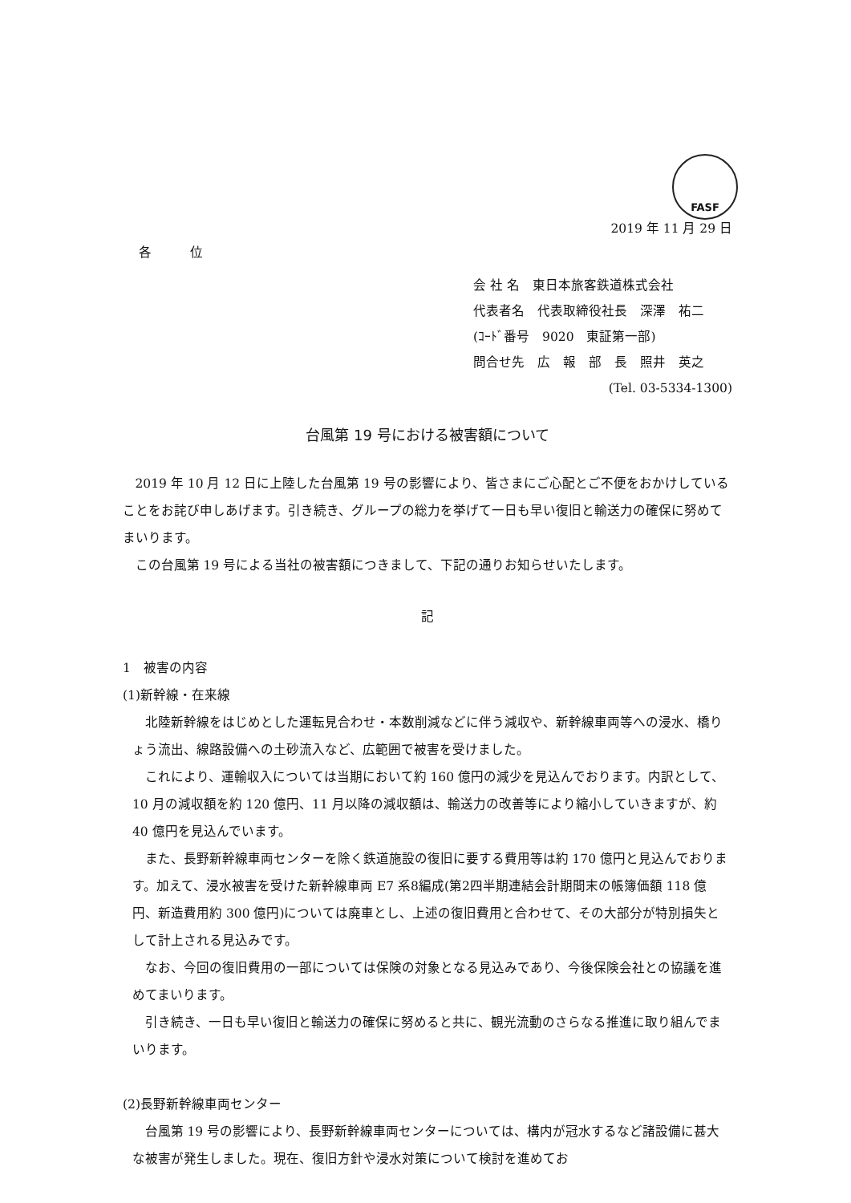FASF
2019 年 11 月 29 日
各　　　位
会 社 名　東日本旅客鉄道株式会社
代表者名　代表取締役社長　深澤　祐二
(ｺｰﾄﾞ番号　9020　東証第一部)
問合せ先　広　報　部　長　照井　英之
(Tel. 03-5334-1300)
台風第 19 号における被害額について
2019 年 10 月 12 日に上陸した台風第 19 号の影響により、皆さまにご心配とご不便をおかけしていることをお詫び申しあげます。引き続き、グループの総力を挙げて一日も早い復旧と輸送力の確保に努めてまいります。
この台風第 19 号による当社の被害額につきまして、下記の通りお知らせいたします。
記
1　被害の内容
(1)新幹線・在来線
北陸新幹線をはじめとした運転見合わせ・本数削減などに伴う減収や、新幹線車両等への浸水、橋りょう流出、線路設備への土砂流入など、広範囲で被害を受けました。
これにより、運輸収入については当期において約 160 億円の減少を見込んでおります。内訳として、10 月の減収額を約 120 億円、11 月以降の減収額は、輸送力の改善等により縮小していきますが、約 40 億円を見込んでいます。
また、長野新幹線車両センターを除く鉄道施設の復旧に要する費用等は約 170 億円と見込んでおります。加えて、浸水被害を受けた新幹線車両 E7 系8編成(第2四半期連結会計期間末の帳簿価額 118 億円、新造費用約 300 億円)については廃車とし、上述の復旧費用と合わせて、その大部分が特別損失として計上される見込みです。
なお、今回の復旧費用の一部については保険の対象となる見込みであり、今後保険会社との協議を進めてまいります。
引き続き、一日も早い復旧と輸送力の確保に努めると共に、観光流動のさらなる推進に取り組んでまいります。
(2)長野新幹線車両センター
台風第 19 号の影響により、長野新幹線車両センターについては、構内が冠水するなど諸設備に甚大な被害が発生しました。現在、復旧方針や浸水対策について検討を進めてお